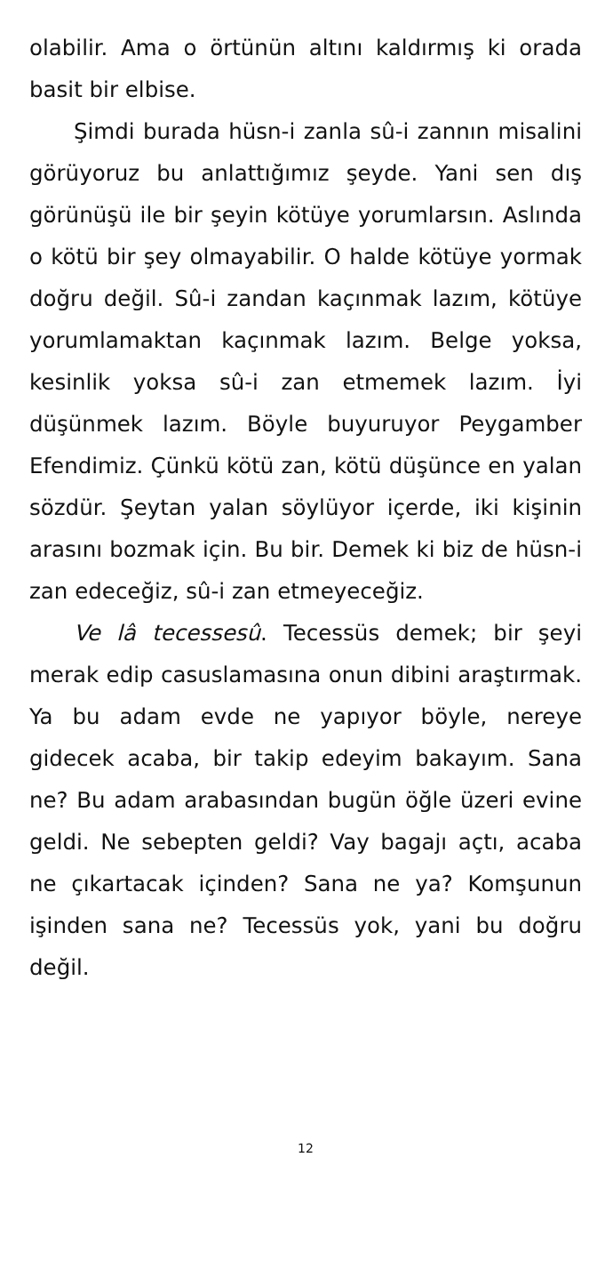olabilir. Ama o örtünün altını kaldırmış ki orada basit bir elbise.
Şimdi burada hüsn-i zanla sû-i zannın misalini görüyoruz bu anlattığımız şeyde. Yani sen dış görünüşü ile bir şeyin kötüye yorumlarsın. Aslında o kötü bir şey olmayabilir. O halde kötüye yormak doğru değil. Sû-i zandan kaçınmak lazım, kötüye yorumlamaktan kaçınmak lazım. Belge yoksa, kesinlik yoksa sû-i zan etmemek lazım. İyi düşünmek lazım. Böyle buyuruyor Peygamber Efendimiz. Çünkü kötü zan, kötü düşünce en yalan sözdür. Şeytan yalan söylüyor içerde, iki kişinin arasını bozmak için. Bu bir. Demek ki biz de hüsn-i zan edeceğiz, sû-i zan etmeyeceğiz.
Ve lâ tecessesû. Tecessüs demek; bir şeyi merak edip casuslamasına onun dibini araştırmak. Ya bu adam evde ne yapıyor böyle, nereye gidecek acaba, bir takip edeyim bakayım. Sana ne? Bu adam arabasından bugün öğle üzeri evine geldi. Ne sebepten geldi? Vay bagajı açtı, acaba ne çıkartacak içinden? Sana ne ya? Komşunun işinden sana ne? Tecessüs yok, yani bu doğru değil.
12